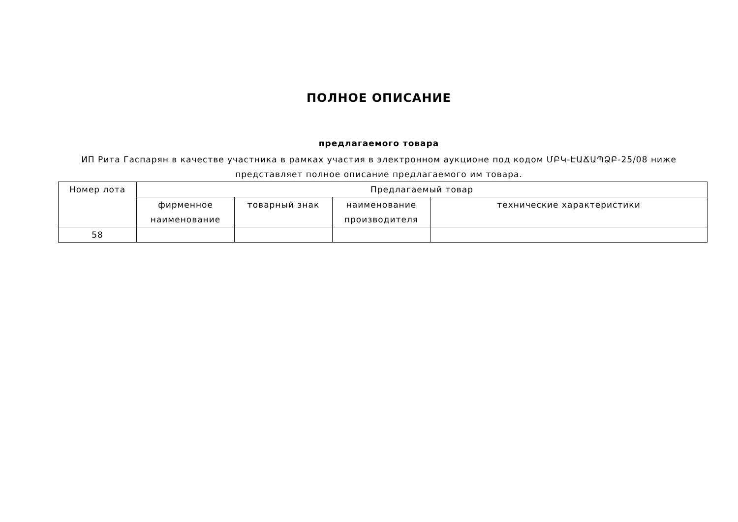ПОЛНОЕ ОПИСАНИЕ
предлагаемого товара
ИП Рита Гаспарян в качестве участника в рамках участия в электронном аукционе под кодом ՄԲԿ-ԷԱՃԱՊՁԲ-25/08 ниже представляет полное описание предлагаемого им товара.
| Номер лота | Предлагаемый товар | | | |
| --- | --- | --- | --- | --- |
| | фирменное наименование | товарный знак | наименование производителя | технические характеристики |
| 58 | | | | |